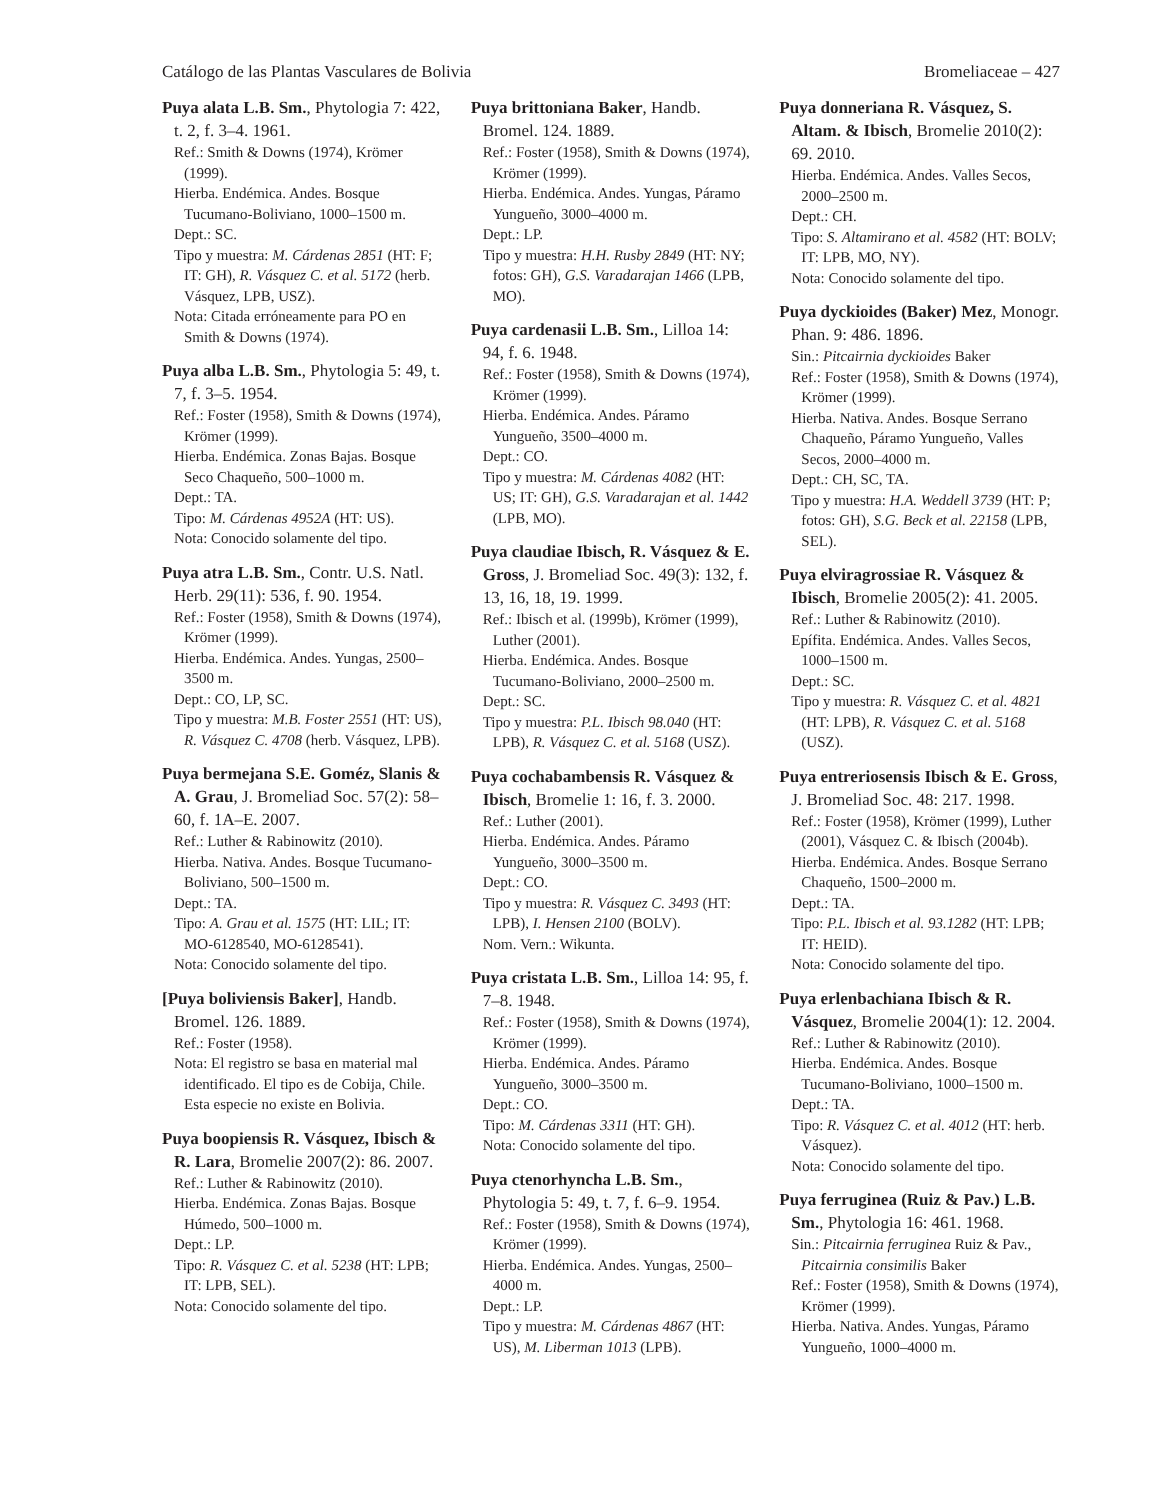Catálogo de las Plantas Vasculares de Bolivia Bromeliaceae – 427
Puya alata L.B. Sm., Phytologia 7: 422, t. 2, f. 3–4. 1961.
Ref.: Smith & Downs (1974), Krömer (1999).
Hierba. Endémica. Andes. Bosque Tucumano-Boliviano, 1000–1500 m.
Dept.: SC.
Tipo y muestra: M. Cárdenas 2851 (HT: F; IT: GH), R. Vásquez C. et al. 5172 (herb. Vásquez, LPB, USZ).
Nota: Citada erróneamente para PO en Smith & Downs (1974).
Puya alba L.B. Sm., Phytologia 5: 49, t. 7, f. 3–5. 1954.
Ref.: Foster (1958), Smith & Downs (1974), Krömer (1999).
Hierba. Endémica. Zonas Bajas. Bosque Seco Chaqueño, 500–1000 m.
Dept.: TA.
Tipo: M. Cárdenas 4952A (HT: US).
Nota: Conocido solamente del tipo.
Puya atra L.B. Sm., Contr. U.S. Natl. Herb. 29(11): 536, f. 90. 1954.
Ref.: Foster (1958), Smith & Downs (1974), Krömer (1999).
Hierba. Endémica. Andes. Yungas, 2500–3500 m.
Dept.: CO, LP, SC.
Tipo y muestra: M.B. Foster 2551 (HT: US), R. Vásquez C. 4708 (herb. Vásquez, LPB).
Puya bermejana S.E. Goméz, Slanis & A. Grau, J. Bromeliad Soc. 57(2): 58–60, f. 1A–E. 2007.
Ref.: Luther & Rabinowitz (2010).
Hierba. Nativa. Andes. Bosque Tucumano-Boliviano, 500–1500 m.
Dept.: TA.
Tipo: A. Grau et al. 1575 (HT: LIL; IT: MO-6128540, MO-6128541).
Nota: Conocido solamente del tipo.
[Puya boliviensis Baker], Handb. Bromel. 126. 1889.
Ref.: Foster (1958).
Nota: El registro se basa en material mal identificado. El tipo es de Cobija, Chile. Esta especie no existe en Bolivia.
Puya boopiensis R. Vásquez, Ibisch & R. Lara, Bromelie 2007(2): 86. 2007.
Ref.: Luther & Rabinowitz (2010).
Hierba. Endémica. Zonas Bajas. Bosque Húmedo, 500–1000 m.
Dept.: LP.
Tipo: R. Vásquez C. et al. 5238 (HT: LPB; IT: LPB, SEL).
Nota: Conocido solamente del tipo.
Puya brittoniana Baker, Handb. Bromel. 124. 1889.
Ref.: Foster (1958), Smith & Downs (1974), Krömer (1999).
Hierba. Endémica. Andes. Yungas, Páramo Yungueño, 3000–4000 m.
Dept.: LP.
Tipo y muestra: H.H. Rusby 2849 (HT: NY; fotos: GH), G.S. Varadarajan 1466 (LPB, MO).
Puya cardenasii L.B. Sm., Lilloa 14: 94, f. 6. 1948.
Ref.: Foster (1958), Smith & Downs (1974), Krömer (1999).
Hierba. Endémica. Andes. Páramo Yungueño, 3500–4000 m.
Dept.: CO.
Tipo y muestra: M. Cárdenas 4082 (HT: US; IT: GH), G.S. Varadarajan et al. 1442 (LPB, MO).
Puya claudiae Ibisch, R. Vásquez & E. Gross, J. Bromeliad Soc. 49(3): 132, f. 13, 16, 18, 19. 1999.
Ref.: Ibisch et al. (1999b), Krömer (1999), Luther (2001).
Hierba. Endémica. Andes. Bosque Tucumano-Boliviano, 2000–2500 m.
Dept.: SC.
Tipo y muestra: P.L. Ibisch 98.040 (HT: LPB), R. Vásquez C. et al. 5168 (USZ).
Puya cochabambensis R. Vásquez & Ibisch, Bromelie 1: 16, f. 3. 2000.
Ref.: Luther (2001).
Hierba. Endémica. Andes. Páramo Yungueño, 3000–3500 m.
Dept.: CO.
Tipo y muestra: R. Vásquez C. 3493 (HT: LPB), I. Hensen 2100 (BOLV).
Nom. Vern.: Wikunta.
Puya cristata L.B. Sm., Lilloa 14: 95, f. 7–8. 1948.
Ref.: Foster (1958), Smith & Downs (1974), Krömer (1999).
Hierba. Endémica. Andes. Páramo Yungueño, 3000–3500 m.
Dept.: CO.
Tipo: M. Cárdenas 3311 (HT: GH).
Nota: Conocido solamente del tipo.
Puya ctenorhyncha L.B. Sm., Phytologia 5: 49, t. 7, f. 6–9. 1954.
Ref.: Foster (1958), Smith & Downs (1974), Krömer (1999).
Hierba. Endémica. Andes. Yungas, 2500–4000 m.
Dept.: LP.
Tipo y muestra: M. Cárdenas 4867 (HT: US), M. Liberman 1013 (LPB).
Puya donneriana R. Vásquez, S. Altam. & Ibisch, Bromelie 2010(2): 69. 2010.
Hierba. Endémica. Andes. Valles Secos, 2000–2500 m.
Dept.: CH.
Tipo: S. Altamirano et al. 4582 (HT: BOLV; IT: LPB, MO, NY).
Nota: Conocido solamente del tipo.
Puya dyckioides (Baker) Mez, Monogr. Phan. 9: 486. 1896.
Sin.: Pitcairnia dyckioides Baker
Ref.: Foster (1958), Smith & Downs (1974), Krömer (1999).
Hierba. Nativa. Andes. Bosque Serrano Chaqueño, Páramo Yungueño, Valles Secos, 2000–4000 m.
Dept.: CH, SC, TA.
Tipo y muestra: H.A. Weddell 3739 (HT: P; fotos: GH), S.G. Beck et al. 22158 (LPB, SEL).
Puya elviragrossiae R. Vásquez & Ibisch, Bromelie 2005(2): 41. 2005.
Ref.: Luther & Rabinowitz (2010).
Epífita. Endémica. Andes. Valles Secos, 1000–1500 m.
Dept.: SC.
Tipo y muestra: R. Vásquez C. et al. 4821 (HT: LPB), R. Vásquez C. et al. 5168 (USZ).
Puya entreriosensis Ibisch & E. Gross, J. Bromeliad Soc. 48: 217. 1998.
Ref.: Foster (1958), Krömer (1999), Luther (2001), Vásquez C. & Ibisch (2004b).
Hierba. Endémica. Andes. Bosque Serrano Chaqueño, 1500–2000 m.
Dept.: TA.
Tipo: P.L. Ibisch et al. 93.1282 (HT: LPB; IT: HEID).
Nota: Conocido solamente del tipo.
Puya erlenbachiana Ibisch & R. Vásquez, Bromelie 2004(1): 12. 2004.
Ref.: Luther & Rabinowitz (2010).
Hierba. Endémica. Andes. Bosque Tucumano-Boliviano, 1000–1500 m.
Dept.: TA.
Tipo: R. Vásquez C. et al. 4012 (HT: herb. Vásquez).
Nota: Conocido solamente del tipo.
Puya ferruginea (Ruiz & Pav.) L.B. Sm., Phytologia 16: 461. 1968.
Sin.: Pitcairnia ferruginea Ruiz & Pav., Pitcairnia consimilis Baker
Ref.: Foster (1958), Smith & Downs (1974), Krömer (1999).
Hierba. Nativa. Andes. Yungas, Páramo Yungueño, 1000–4000 m.